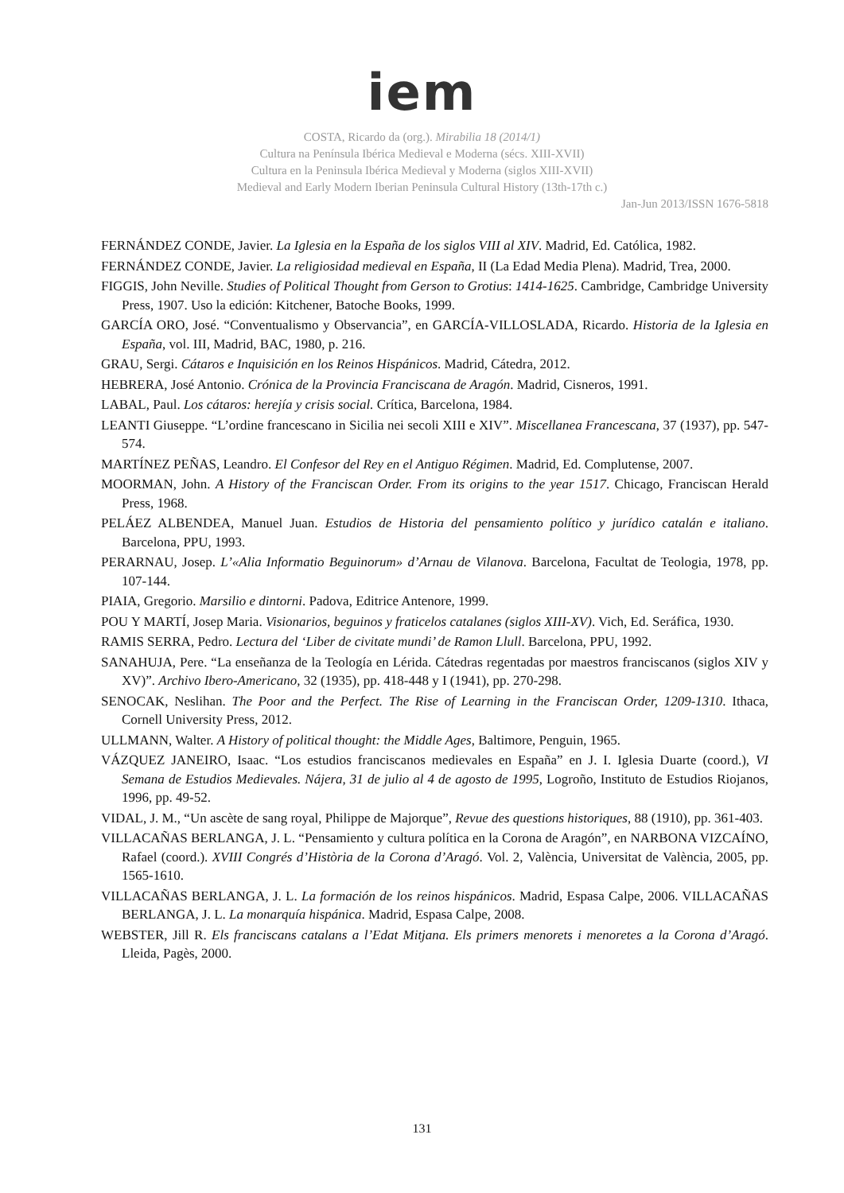iem
COSTA, Ricardo da (org.). Mirabilia 18 (2014/1)
Cultura na Península Ibérica Medieval e Moderna (sécs. XIII-XVII)
Cultura en la Peninsula Ibérica Medieval y Moderna (siglos XIII-XVII)
Medieval and Early Modern Iberian Peninsula Cultural History (13th-17th c.)
Jan-Jun 2013/ISSN 1676-5818
FERNÁNDEZ CONDE, Javier. La Iglesia en la España de los siglos VIII al XIV. Madrid, Ed. Católica, 1982.
FERNÁNDEZ CONDE, Javier. La religiosidad medieval en España, II (La Edad Media Plena). Madrid, Trea, 2000.
FIGGIS, John Neville. Studies of Political Thought from Gerson to Grotius: 1414-1625. Cambridge, Cambridge University Press, 1907. Uso la edición: Kitchener, Batoche Books, 1999.
GARCÍA ORO, José. “Conventualismo y Observancia”, en GARCÍA-VILLOSLADA, Ricardo. Historia de la Iglesia en España, vol. III, Madrid, BAC, 1980, p. 216.
GRAU, Sergi. Cátaros e Inquisición en los Reinos Hispánicos. Madrid, Cátedra, 2012.
HEBRERA, José Antonio. Crónica de la Provincia Franciscana de Aragón. Madrid, Cisneros, 1991.
LABAL, Paul. Los cátaros: herejía y crisis social. Crítica, Barcelona, 1984.
LEANTI Giuseppe. “L’ordine francescano in Sicilia nei secoli XIII e XIV”. Miscellanea Francescana, 37 (1937), pp. 547-574.
MARTÍNEZ PEÑAS, Leandro. El Confesor del Rey en el Antiguo Régimen. Madrid, Ed. Complutense, 2007.
MOORMAN, John. A History of the Franciscan Order. From its origins to the year 1517. Chicago, Franciscan Herald Press, 1968.
PELÁEZ ALBENDEA, Manuel Juan. Estudios de Historia del pensamiento político y jurídico catalán e italiano. Barcelona, PPU, 1993.
PERARNAU, Josep. L’«Alia Informatio Beguinorum» d’Arnau de Vilanova. Barcelona, Facultat de Teologia, 1978, pp. 107-144.
PIAIA, Gregorio. Marsilio e dintorni. Padova, Editrice Antenore, 1999.
POU Y MARTÍ, Josep Maria. Visionarios, beguinos y fraticelos catalanes (siglos XIII-XV). Vich, Ed. Seráfica, 1930.
RAMIS SERRA, Pedro. Lectura del ‘Liber de civitate mundi’ de Ramon Llull. Barcelona, PPU, 1992.
SANAHUJA, Pere. “La enseñanza de la Teología en Lérida. Cátedras regentadas por maestros franciscanos (siglos XIV y XV)”. Archivo Ibero-Americano, 32 (1935), pp. 418-448 y I (1941), pp. 270-298.
SENOCAK, Neslihan. The Poor and the Perfect. The Rise of Learning in the Franciscan Order, 1209-1310. Ithaca, Cornell University Press, 2012.
ULLMANN, Walter. A History of political thought: the Middle Ages, Baltimore, Penguin, 1965.
VÁZQUEZ JANEIRO, Isaac. “Los estudios franciscanos medievales en España” en J. I. Iglesia Duarte (coord.), VI Semana de Estudios Medievales. Nájera, 31 de julio al 4 de agosto de 1995, Logroño, Instituto de Estudios Riojanos, 1996, pp. 49-52.
VIDAL, J. M., “Un ascète de sang royal, Philippe de Majorque”, Revue des questions historiques, 88 (1910), pp. 361-403.
VILLACAÑAS BERLANGA, J. L. “Pensamiento y cultura política en la Corona de Aragón”, en NARBONA VIZCAÍNO, Rafael (coord.). XVIII Congrés d’Història de la Corona d’Aragó. Vol. 2, València, Universitat de València, 2005, pp. 1565-1610.
VILLACAÑAS BERLANGA, J. L. La formación de los reinos hispánicos. Madrid, Espasa Calpe, 2006. VILLACAÑAS BERLANGA, J. L. La monarquía hispánica. Madrid, Espasa Calpe, 2008.
WEBSTER, Jill R. Els franciscans catalans a l’Edat Mitjana. Els primers menorets i menoretes a la Corona d’Aragó. Lleida, Pagès, 2000.
131